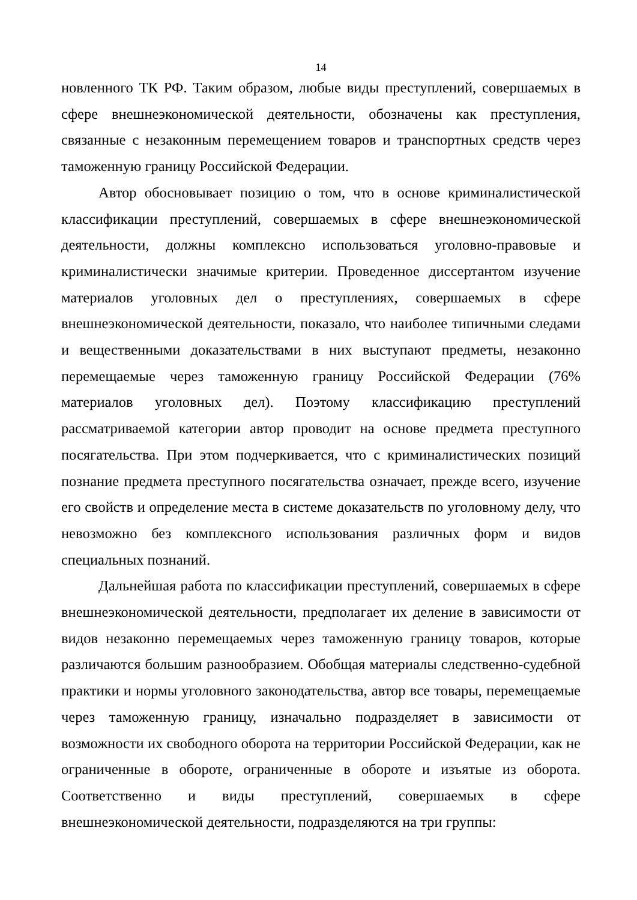14
новленного ТК РФ. Таким образом, любые виды преступлений, совершаемых в сфере внешнеэкономической деятельности, обозначены как преступления, связанные с незаконным перемещением товаров и транспортных средств через таможенную границу Российской Федерации.
Автор обосновывает позицию о том, что в основе криминалистической классификации преступлений, совершаемых в сфере внешнеэкономической деятельности, должны комплексно использоваться уголовно-правовые и криминалистически значимые критерии. Проведенное диссертантом изучение материалов уголовных дел о преступлениях, совершаемых в сфере внешнеэкономической деятельности, показало, что наиболее типичными следами и вещественными доказательствами в них выступают предметы, незаконно перемещаемые через таможенную границу Российской Федерации (76% материалов уголовных дел). Поэтому классификацию преступлений рассматриваемой категории автор проводит на основе предмета преступного посягательства. При этом подчеркивается, что с криминалистических позиций познание предмета преступного посягательства означает, прежде всего, изучение его свойств и определение места в системе доказательств по уголовному делу, что невозможно без комплексного использования различных форм и видов специальных познаний.
Дальнейшая работа по классификации преступлений, совершаемых в сфере внешнеэкономической деятельности, предполагает их деление в зависимости от видов незаконно перемещаемых через таможенную границу товаров, которые различаются большим разнообразием. Обобщая материалы следственно-судебной практики и нормы уголовного законодательства, автор все товары, перемещаемые через таможенную границу, изначально подразделяет в зависимости от возможности их свободного оборота на территории Российской Федерации, как не ограниченные в обороте, ограниченные в обороте и изъятые из оборота. Соответственно и виды преступлений, совершаемых в сфере внешнеэкономической деятельности, подразделяются на три группы: